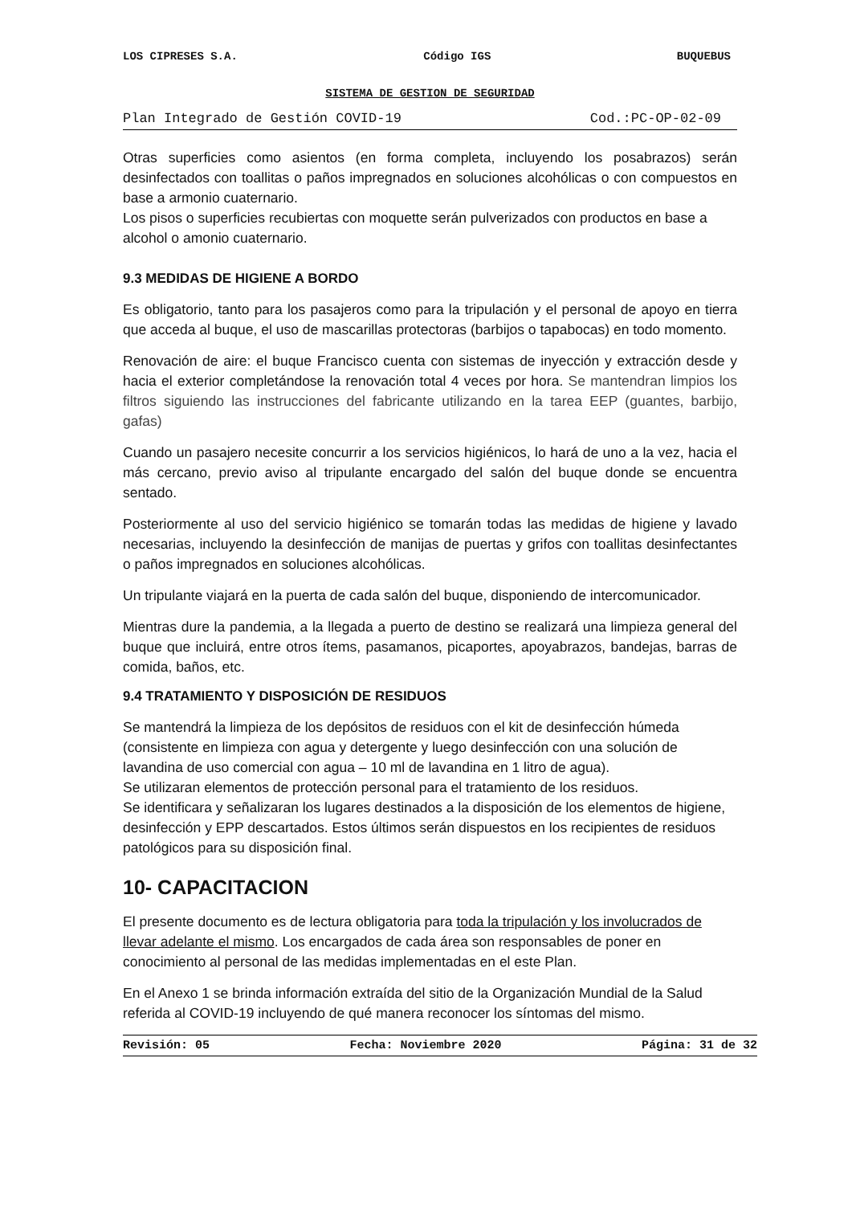LOS CIPRESES S.A. Código IGS BUQUEBUS
SISTEMA DE GESTION DE SEGURIDAD
Plan Integrado de Gestión COVID-19 Cod.:PC-OP-02-09
Otras superficies como asientos (en forma completa, incluyendo los posabrazos) serán desinfectados con toallitas o paños impregnados en soluciones alcohólicas o con compuestos en base a armonio cuaternario.
Los pisos o superficies recubiertas con moquette serán pulverizados con productos en base a alcohol o amonio cuaternario.
9.3 MEDIDAS DE HIGIENE A BORDO
Es obligatorio, tanto para los pasajeros como para la tripulación y el personal de apoyo en tierra que acceda al buque, el uso de mascarillas protectoras (barbijos o tapabocas) en todo momento.
Renovación de aire: el buque Francisco cuenta con sistemas de inyección y extracción desde y hacia el exterior completándose la renovación total 4 veces por hora. Se mantendran limpios los filtros siguiendo las instrucciones del fabricante utilizando en la tarea EEP (guantes, barbijo, gafas)
Cuando un pasajero necesite concurrir a los servicios higiénicos, lo hará de uno a la vez, hacia el más cercano, previo aviso al tripulante encargado del salón del buque donde se encuentra sentado.
Posteriormente al uso del servicio higiénico se tomarán todas las medidas de higiene y lavado necesarias, incluyendo la desinfección de manijas de puertas y grifos con toallitas desinfectantes o paños impregnados en soluciones alcohólicas.
Un tripulante viajará en la puerta de cada salón del buque, disponiendo de intercomunicador.
Mientras dure la pandemia, a la llegada a puerto de destino se realizará una limpieza general del buque que incluirá, entre otros ítems, pasamanos, picaportes, apoyabrazos, bandejas, barras de comida, baños, etc.
9.4 TRATAMIENTO Y DISPOSICIÓN DE RESIDUOS
Se mantendrá la limpieza de los depósitos de residuos con el kit de desinfección húmeda (consistente en limpieza con agua y detergente y luego desinfección con una solución de lavandina de uso comercial con agua – 10 ml de lavandina en 1 litro de agua).
Se utilizaran elementos de protección personal para el tratamiento de los residuos.
Se identificara y señalizaran los lugares destinados a la disposición de los elementos de higiene, desinfección y EPP descartados. Estos últimos serán dispuestos en los recipientes de residuos patológicos para su disposición final.
10- CAPACITACION
El presente documento es de lectura obligatoria para toda la tripulación y los involucrados de llevar adelante el mismo. Los encargados de cada área son responsables de poner en conocimiento al personal de las medidas implementadas en el este Plan.
En el Anexo 1 se brinda información extraída del sitio de la Organización Mundial de la Salud referida al COVID-19 incluyendo de qué manera reconocer los síntomas del mismo.
Revisión: 05 Fecha: Noviembre 2020 Página: 31 de 32